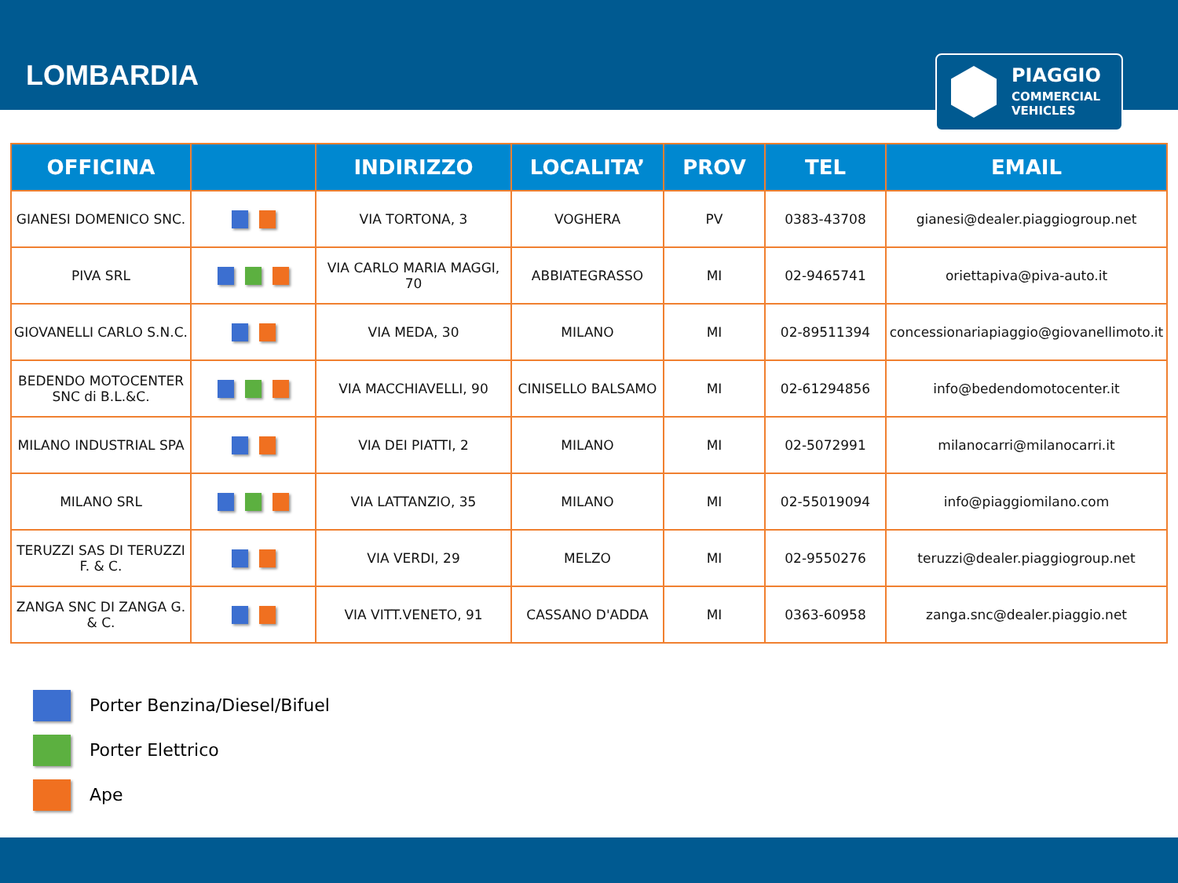LOMBARDIA
PIAGGIO
COMMERCIAL
VEHICLES
| OFFICINA | | INDIRIZZO | LOCALITA’ | PROV | TEL | EMAIL |
| --- | --- | --- | --- | --- | --- | --- |
| GIANESI DOMENICO SNC. | | VIA TORTONA, 3 | VOGHERA | PV | 0383-43708 | gianesi@dealer.piaggiogroup.net |
| PIVA SRL | | VIA CARLO MARIA MAGGI, 70 | ABBIATEGRASSO | MI | 02-9465741 | oriettapiva@piva-auto.it |
| GIOVANELLI CARLO S.N.C. | | VIA MEDA, 30 | MILANO | MI | 02-89511394 | concessionariapiaggio@giovanellimoto.it |
| BEDENDO MOTOCENTER SNC di B.L.&C. | | VIA MACCHIAVELLI, 90 | CINISELLO BALSAMO | MI | 02-61294856 | info@bedendomotocenter.it |
| MILANO INDUSTRIAL SPA | | VIA DEI PIATTI, 2 | MILANO | MI | 02-5072991 | milanocarri@milanocarri.it |
| MILANO SRL | | VIA LATTANZIO, 35 | MILANO | MI | 02-55019094 | info@piaggiomilano.com |
| TERUZZI SAS DI TERUZZI F. & C. | | VIA VERDI, 29 | MELZO | MI | 02-9550276 | teruzzi@dealer.piaggiogroup.net |
| ZANGA SNC DI ZANGA G. & C. | | VIA VITT.VENETO, 91 | CASSANO D'ADDA | MI | 0363-60958 | zanga.snc@dealer.piaggio.net |
Porter Benzina/Diesel/Bifuel
Porter Elettrico
Ape